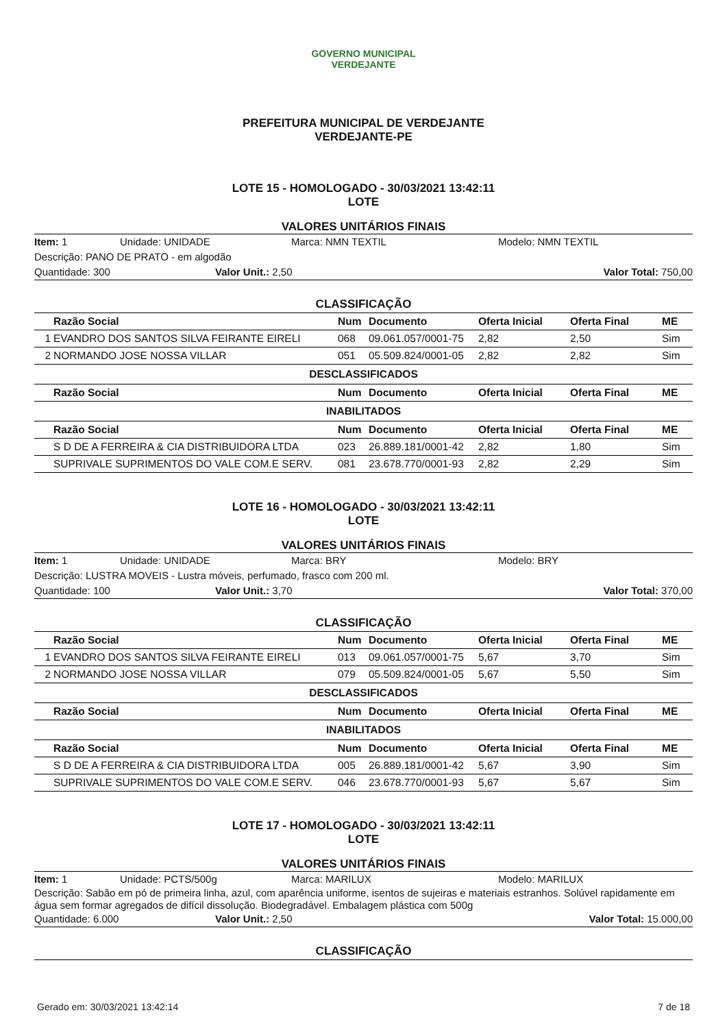GOVERNO MUNICIPAL
VERDEJANTE
PREFEITURA MUNICIPAL DE VERDEJANTE
VERDEJANTE-PE
LOTE 15 - HOMOLOGADO - 30/03/2021 13:42:11
LOTE
VALORES UNITÁRIOS FINAIS
Item: 1 Unidade: UNIDADE Marca: NMN TEXTIL Modelo: NMN TEXTIL
Descrição: PANO DE PRATO - em algodão
Quantidade: 300 Valor Unit.: 2,50 Valor Total: 750,00
CLASSIFICAÇÃO
| | Razão Social | Num | Documento | Oferta Inicial | Oferta Final | ME |
| --- | --- | --- | --- | --- | --- | --- |
| 1 | EVANDRO DOS SANTOS SILVA FEIRANTE EIRELI | 068 | 09.061.057/0001-75 | 2,82 | 2,50 | Sim |
| 2 | NORMANDO JOSE NOSSA VILLAR | 051 | 05.509.824/0001-05 | 2,82 | 2,82 | Sim |
| DESCLASSIFICADOS | | | | | | |
| | Razão Social | Num | Documento | Oferta Inicial | Oferta Final | ME |
| INABILITADOS | | | | | | |
| | Razão Social | Num | Documento | Oferta Inicial | Oferta Final | ME |
| | S D DE A FERREIRA & CIA DISTRIBUIDORA LTDA | 023 | 26.889.181/0001-42 | 2,82 | 1,80 | Sim |
| | SUPRIVALE SUPRIMENTOS DO VALE COM.E SERV. | 081 | 23.678.770/0001-93 | 2,82 | 2,29 | Sim |
LOTE 16 - HOMOLOGADO - 30/03/2021 13:42:11
LOTE
VALORES UNITÁRIOS FINAIS
Item: 1 Unidade: UNIDADE Marca: BRY Modelo: BRY
Descrição: LUSTRA MOVEIS - Lustra móveis, perfumado, frasco com 200 ml.
Quantidade: 100 Valor Unit.: 3,70 Valor Total: 370,00
CLASSIFICAÇÃO
| | Razão Social | Num | Documento | Oferta Inicial | Oferta Final | ME |
| --- | --- | --- | --- | --- | --- | --- |
| 1 | EVANDRO DOS SANTOS SILVA FEIRANTE EIRELI | 013 | 09.061.057/0001-75 | 5,67 | 3,70 | Sim |
| 2 | NORMANDO JOSE NOSSA VILLAR | 079 | 05.509.824/0001-05 | 5,67 | 5,50 | Sim |
| DESCLASSIFICADOS | | | | | | |
| | Razão Social | Num | Documento | Oferta Inicial | Oferta Final | ME |
| INABILITADOS | | | | | | |
| | Razão Social | Num | Documento | Oferta Inicial | Oferta Final | ME |
| | S D DE A FERREIRA & CIA DISTRIBUIDORA LTDA | 005 | 26.889.181/0001-42 | 5,67 | 3,90 | Sim |
| | SUPRIVALE SUPRIMENTOS DO VALE COM.E SERV. | 046 | 23.678.770/0001-93 | 5,67 | 5,67 | Sim |
LOTE 17 - HOMOLOGADO - 30/03/2021 13:42:11
LOTE
VALORES UNITÁRIOS FINAIS
Item: 1 Unidade: PCTS/500g Marca: MARILUX Modelo: MARILUX
Descrição: Sabão em pó de primeira linha, azul, com aparência uniforme, isentos de sujeiras e materiais estranhos. Solúvel rapidamente em água sem formar agregados de difícil dissolução. Biodegradável. Embalagem plástica com 500g
Quantidade: 6.000 Valor Unit.: 2,50 Valor Total: 15.000,00
CLASSIFICAÇÃO
Gerado em: 30/03/2021 13:42:14 7 de 18